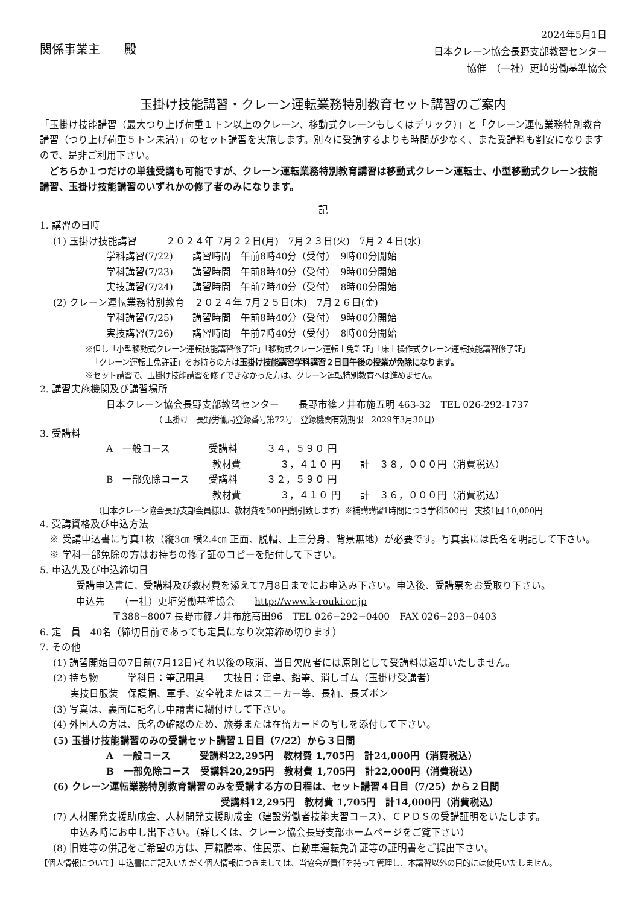関係事業主　　殿
2024年5月1日
日本クレーン協会長野支部教習センター
協催　（一社）更埴労働基準協会
玉掛け技能講習・クレーン運転業務特別教育セット講習のご案内
「玉掛け技能講習（最大つり上げ荷重１トン以上のクレーン、移動式クレーンもしくはデリック）」と「クレーン運転業務特別教育講習（つり上げ荷重５トン未満）」のセット講習を実施します。別々に受講するよりも時間が少なく、また受講料も割安になりますので、是非ご利用下さい。
　どちらか１つだけの単独受講も可能ですが、クレーン運転業務特別教育講習は移動式クレーン運転士、小型移動式クレーン技能講習、玉掛け技能講習のいずれかの修了者のみになります。
記
1. 講習の日時
(1) 玉掛け技能講習　　　２０２４年 7月２２日(月)　7月２３日(火)　7月２４日(水)
学科講習(7/22)　　講習時間　午前8時40分（受付）　9時00分開始
学科講習(7/23)　　講習時間　午前8時40分（受付）　9時00分開始
実技講習(7/24)　　講習時間　午前7時40分（受付）　8時00分開始
(2) クレーン運転業務特別教育　２０２４年 7月２５日(木)　7月２６日(金)
学科講習(7/25)　　講習時間　午前8時40分（受付）　9時00分開始
実技講習(7/26)　　講習時間　午前7時40分（受付）　8時00分開始
※但し「小型移動式クレーン運転技能講習修了証」「移動式クレーン運転士免許証」「床上操作式クレーン運転技能講習修了証」
「クレーン運転士免許証」をお持ちの方は玉掛け技能講習学科講習２日目午後の授業が免除になります。
※セット講習で、玉掛け技能講習を修了できなかった方は、クレーン運転特別教育へは進めません。
2. 講習実施機関及び講習場所
日本クレーン協会長野支部教習センター　　長野市篠ノ井布施五明 463-32　TEL 026-292-1737
（ 玉掛け　長野労働局登録番号第72号　登録機関有効期限　2029年3月30日）
3. 受講料
A　一般コース　　　　受講料　　　３４，５９０ 円
　　　　　　　　　　　教材費　　　　３，４１０ 円　　計　３８，０００円（消費税込）
B　一部免除コース　　受講料　　　３２，５９０ 円
　　　　　　　　　　　教材費　　　　３，４１０ 円　　計　３６，０００円（消費税込）
（日本クレーン協会長野支部会員様は、教材費を500円割引致します）※補講講習1時間につき学科500円　実技1回 10,000円
4. 受講資格及び申込方法
　※ 受講申込書に写真1枚（縦3㎝ 横2.4㎝ 正面、脱帽、上三分身、背景無地）が必要です。写真裏には氏名を明記して下さい。
　※ 学科一部免除の方はお持ちの修了証のコピーを貼付して下さい。
5. 申込先及び申込締切日
受講申込書に、受講料及び教材費を添えて7月8日までにお申込み下さい。申込後、受講票をお受取り下さい。
申込先　　（一社）更埴労働基準協会　　http://www.k-rouki.or.jp
〒388−8007 長野市篠ノ井布施高田96　TEL 026−292−0400　FAX 026−293−0403
6. 定　員　40名（締切日前であっても定員になり次第締め切ります）
7. その他
(1) 講習開始日の7日前(7月12日)それ以後の取消、当日欠席者には原則として受講料は返却いたしません。
(2) 持ち物　　　学科日：筆記用具　　実技日：電卓、鉛筆、消しゴム（玉掛け受講者）
実技日服装　保護帽、軍手、安全靴またはスニーカー等、長袖、長ズボン
(3) 写真は、裏面に記名し申請書に糊付けして下さい。
(4) 外国人の方は、氏名の確認のため、旅券または在留カードの写しを添付して下さい。
(5) 玉掛け技能講習のみの受講セット講習１日目（7/22）から３日間
A　一般コース　　　受講料22,295円　教材費 1,705円　計24,000円（消費税込）
B　一部免除コース　受講料20,295円　教材費 1,705円　計22,000円（消費税込）
(6) クレーン運転業務特別教育講習のみを受講する方の日程は、セット講習４日目（7/25）から２日間
受講料12,295円　教材費 1,705円　計14,000円（消費税込）
(7) 人材開発支援助成金、人材開発支援助成金（建設労働者技能実習コース）、ＣＰＤＳの受講証明をいたします。
申込み時にお申し出下さい。（詳しくは、クレーン協会長野支部ホームページをご覧下さい）
(8) 旧姓等の併記をご希望の方は、戸籍謄本、住民票、自動車運転免許証等の証明書をご提出下さい。
【個人情報について】申込書にご記入いただく個人情報につきましては、当協会が責任を持って管理し、本講習以外の目的には使用いたしません。